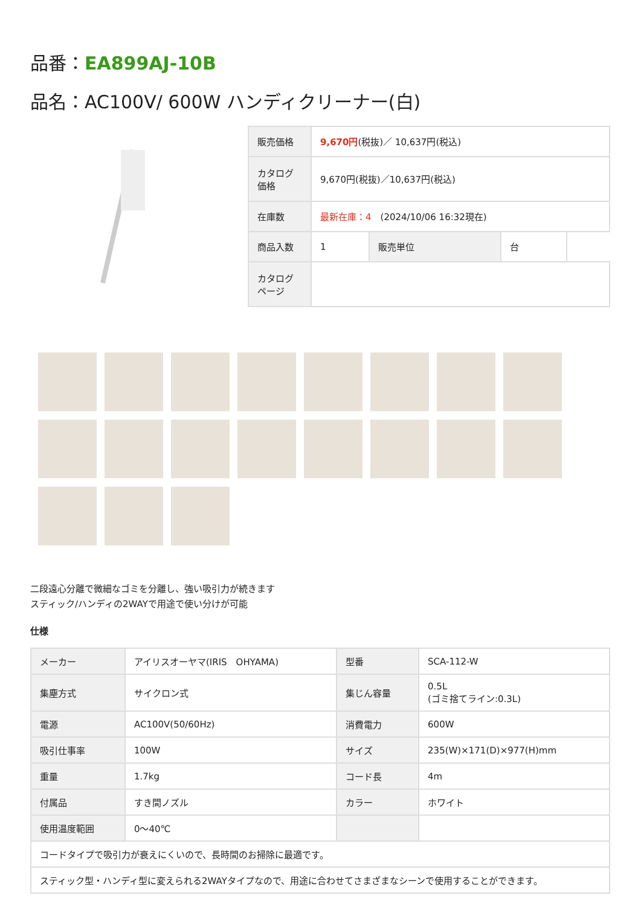品番：EA899AJ-10B
品名：AC100V/ 600W ハンディクリーナー(白)
| 販売価格 | 9,670円 (税抜)／ 10,637円(税込) | | | |
| カタログ価格 | 9,670円(税抜)／10,637円(税込) | | | |
| 在庫数 | 最新在庫：4 (2024/10/06 16:32現在) | | | |
| 商品入数 | 1 | 販売単位 | 台 | |
| カタログページ | | | | |
二段遠心分離で微細なゴミを分離し、強い吸引力が続きます
スティック/ハンディの2WAYで用途で使い分けが可能
仕様
| メーカー | アイリスオーヤマ(IRIS OHYAMA) | 型番 | SCA-112-W |
| 集塵方式 | サイクロン式 | 集じん容量 | 0.5L (ゴミ捨てライン:0.3L) |
| 電源 | AC100V(50/60Hz) | 消費電力 | 600W |
| 吸引仕事率 | 100W | サイズ | 235(W)×171(D)×977(H)mm |
| 重量 | 1.7kg | コード長 | 4m |
| 付属品 | すき間ノズル | カラー | ホワイト |
| 使用温度範囲 | 0～40℃ | | |
| コードタイプで吸引力が衰えにくいので、長時間のお掃除に最適です。 | | | |
| スティック型・ハンディ型に変えられる2WAYタイプなので、用途に合わせてさまざまなシーンで使用することができます。 | | | |